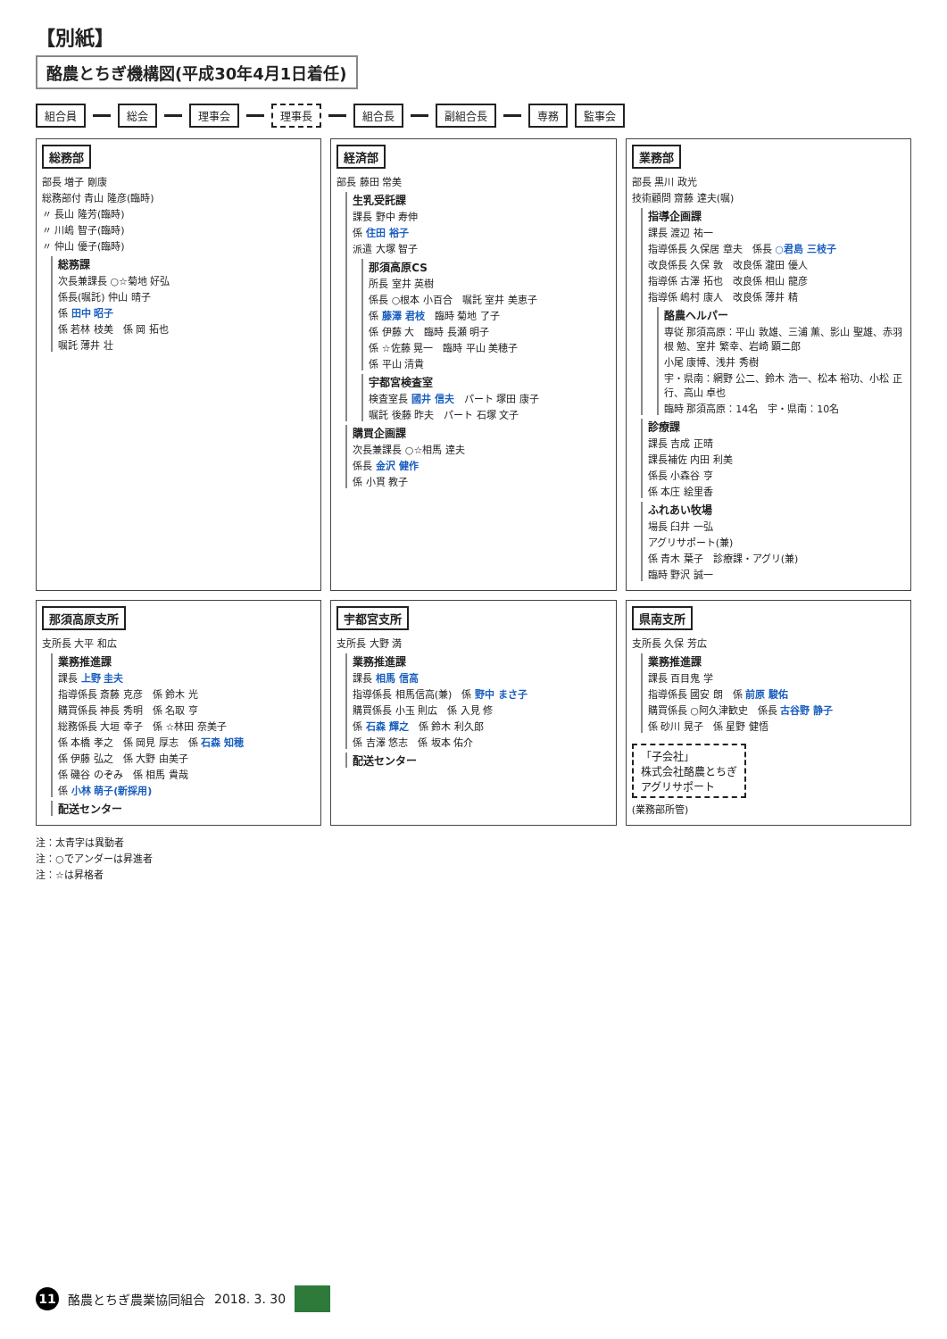【別紙】
酪農とちぎ機構図(平成30年4月1日着任)
組合員 総会 理事会 理事長 組合長 副組合長 専務 監事会
総務部
部長 増子 剛康
総務部付 青山 隆彦(臨時)
〃 長山 隆芳(臨時)
〃 川嶋 智子(臨時)
〃 仲山 優子(臨時)
総務課
次長兼課長 ○☆菊地 好弘
係長(嘱託) 仲山 晴子
係 田中 昭子
係 若林 枝美　係 岡 拓也
嘱託 薄井 壮
経済部
部長 藤田 常美
生乳受託課
課長 野中 寿伸
係 住田 裕子
派遣 大塚 智子
那須高原CS
所長 室井 英樹
係長 ○根本 小百合　嘱託 室井 美恵子
係 藤澤 君枝　臨時 菊地 了子
係 伊藤 大　臨時 長瀬 明子
係 ☆佐藤 晃一　臨時 平山 美穂子
係 平山 清貴
宇都宮検査室
検査室長 國井 信夫　パート 塚田 康子
嘱託 後藤 昨夫　パート 石塚 文子
購買企画課
次長兼課長 ○☆相馬 達夫
係長 金沢 健作
係 小貫 教子
業務部
部長 黒川 政光
技術顧問 齋藤 達夫(嘱)
指導企画課
課長 渡辺 祐一
指導係長 久保居 章夫　係長 ○君島 三枝子
改良係長 久保 敦　改良係 瀧田 優人
指導係 古澤 拓也　改良係 相山 龍彦
指導係 嶋村 康人　改良係 薄井 精
酪農ヘルパー
専従 那須高原：平山 敦雄、三浦 薫、影山 聖雄、赤羽根 勉、室井 繁幸、岩崎 顕二郎
小尾 康博、浅井 秀樹
宇・県南：網野 公二、鈴木 浩一、松本 裕功、小松 正行、高山 卓也
臨時 那須高原：14名　宇・県南：10名
診療課
課長 吉成 正晴
課長補佐 内田 利美
係長 小森谷 亨
係 本庄 絵里香
ふれあい牧場
場長 臼井 一弘
アグリサポート(兼)
係 青木 葉子　診療課・アグリ(兼)
臨時 野沢 誠一
那須高原支所
支所長 大平 和広
業務推進課
課長 上野 圭夫
指導係長 斎藤 克彦　係 鈴木 光
購買係長 神長 秀明　係 名取 亨
総務係長 大垣 幸子　係 ☆林田 奈美子
係 本橋 孝之　係 岡見 厚志　係 石森 知穂
係 伊藤 弘之　係 大野 由美子
係 磯谷 のぞみ　係 相馬 貴哉
係 小林 萌子(新採用)
配送センター
宇都宮支所
支所長 大野 満
業務推進課
課長 相馬 信高
指導係長 相馬信高(兼)　係 野中 まさ子
購買係長 小玉 則広　係 入見 修
係 石森 輝之　係 鈴木 利久郎
係 吉澤 悠志　係 坂本 佑介
配送センター
県南支所
支所長 久保 芳広
業務推進課
課長 百目鬼 学
指導係長 國安 朗　係 前原 駿佑
購買係長 ○阿久津歓史　係長 古谷野 静子
係 砂川 晃子　係 星野 健悟
「子会社」
株式会社酪農とちぎ
アグリサポート
(業務部所管)
注：太青字は異動者
注：○でアンダーは昇進者
注：☆は昇格者
11 酪農とちぎ農業協同組合 2018. 3. 30